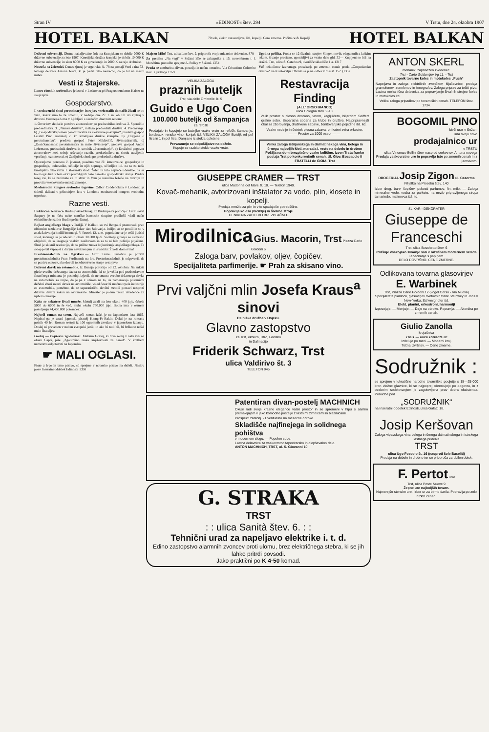Stran IV »EDINOST« štev. 294 V Trstu, dne 24. oktobra 1907
HOTEL BALKAN 70 sob, elektr. razsvetljava, lift, kopelji. Cene zmerne. Počitnice & Kopelji HOTEL BALKAN
Državni subvenciji. Obrtne nadaljevalne šole na Kranjskem so dobile 2090 K državne subvencije za leto 1907. Kmetijska družba kranjska je dobila 10.000 K državne subvencije, in sicer 8000 K za govedorejo in 2000 K za rejo drobnice.
Nesreča na železnici. Danes zjutraj je vrgel vlak št. 78 na postaji Verd s tira 72-letnega delavca Antona Jevca, ki je padel tako nesrečno, da je bil na mestu mrtev.
Vesti iz Štajerske.
Lonec rimskih srebrnikov je izoral v Leskovcu pri Pragerskem kmet Kaiser na svoji njivi.
Gospodarstvo.
I. vseslovenski shod perotninarjev in rejcev vseh malih domačih živali se bo vršil, kakor smo to že omenili, v nedeljo dne 27. t. m. ob 10. uri zjutraj v dvorani Mestnega doma v Ljubljani s sledečim dnevnim redom:
1. Otvoritev shoda in pozdrav zborovalcev po predsedniku društva. 2. Sporočilo predsedništva. 3. „Namen društva“, razlaga predsednik društva. 4. Predavanje. b) „Gospodarski pomen perotninarstva za slovenske pokrajine“, predava gospod Gustav Pirc, ravnatelj c. kr. kmetijske družbe kranjske. b) „Higijena o perotninarstvu“, predava gospod Peter Miklavčič, živinozdravnik. c) „Docičkanosnost perotninarstva in male živinoreje“, predava gospod Anton Lehrmann, predsednik društva in urednik „Perotninarja“. c) Družabni pogovor zborovalcev med seboj; reševanje raznih, predsedništvu na shodu stavljenih vprašanj; raznoterosti. e) Zaključek shoda po predsedniku društva.
Opozarjamo ponovno č. javnost, posebno vse čč. kmetovalce, gospodarje in gospodinje, duhovnike, učitelje in njih soproge, učiteljice itd. na ta za naše kmetijstvo tako važni I. slovenski shod. Želeti bi bilo največe udeležbe, da se bo moglo tudi v tem oziru povzdigniti naše narodno gospodarsko stanje. Pridite torej vsi, ki se zanimate za to stvar in Vam je resnično ležeče na razvoju in procvitu vseslovenske maloživinoreje.
Mednarodni kongres svobodne trgovine. Odbor Cobdencluba v Londonu je sklenil sklicati v prihodnjem letu v Londonu mednarodni kongres svobodne trgovine.
Razne vesti.
Električna železnica Budimpešta-Dunaj. Iz Budimpešte poročajo: Grof Pavel Szapary je na čelu neke nemško-francoske skupine predložil vladi načrt električne železnice Budimpešta-Dunaj.
Bojkot angleškega blaga v Indiji. V Kalkuti so vsi Bengalci praznovali prvo obletnico razdelitve Bengalije kakor dan žalovanja. Indijci so se postili in so v znak žalovanja hodili bosonogi. V četrtek 12. t. m. popoludne se je vršil ljudski shod, katerega se je udeležilo okolu 30.000 ljudi. Voditelji gibanja so slovesno obljubili, da se izogneje vsakim nasilstvom in za to ni bila policija pojačena. Shod je sklenil resolucijo, da se prične znova bojkotiranje angleškega blaga. Ta sklep je bil vsprejet z divjim navdušenjem in s vskliki: Živela domovina!
Prestolonaslednik na Ogrskem.— Grof Tasilo Festetics je pozval prestolonaslednika Fran Ferdinanda na lov. Prestolonaslednik je odgovoril, da se pozivu odzove, ako dovoli to zdravstveno stanje cesarjevo.
Državni davek na avtomobile. Iz Dunaja poročajo od 22. oktobra: Na enketi glede uvedbe državnega davka na avtomobile, ki se je vršila pod predsedstvom finančnega ministra, je poslednji izjavil, da ne smatra uvedbo državnega davka na avtomobile za nujno, da je pa z ozirom na to, da nameravajo posamični deželni zbori uvesti davek na avtomobile, vsled česar bi močno trpela industrija za avtomobile, potrebno, da se separatistični davčni metodi postavi nasproti državni davčni zakon na avtomobile. Minister je potem prosil izvedence za njihovo mnenje.
Kako se nekatere živali množe. Metulj zvali na leto okolo 400 jajc, čebela 5000 do 6000 in še več, muha okolu 750.000 jajc. Bolha ima v osmem pokoljenju 44,460.000 potomcev.
Največi roman na svetu. Največi roman izšel je na Japonskem leta 1869. Napisal ga je znani japonski pisatelj Kiong-Fe-Bakin. Delal je na romanu polnih 40 let. Roman sestoji iz 106 ogromnih zvezkov v japonskem izdanju. Doslej ni preveden v noben evropski jezik, in ako bi tudi bil, bi bržkone našel malo čitateljev.
Gorkij — književni zgodovinar. Maksim Gorkij, ki biva sedaj v neki vili na otoku Capri, piše „Zgodovino ruske književnosti za narod“. V kratkem namerava odpotovati na Japonsko.
☛ MALI OGLASI.
Pisar z lepo in urno pisavo, sd sprejme v notarsko pisavo na deželi. Naslov pove Inseratni oddelek Edinosti. 1358
Majcen Miloš Trst, ulica Leo štev. 2. priporoča svojo mizarsko delavnico. 878
Za gostilno „Na vagi“ v Sežani išče se zakupnika z 15. novembrom t. l. Morebitne ponudbe sprejme A. Polley v Sežani. 1354
Proda se tamburica, divan, postelja in nočna omarica, Via Cristoforo Colombo štev. 3, pritličje 1359
VELIKA ZALOGA
praznih buteljk
Trst, via delle Ombrelle št. 5
Guido e Ugo Coen
100.000 buteljk od šampanjca
za refošk
Prodajajo in kupujejo se buteljke vsake vrste za refošk, šampanjc, bordeaux, rensko vino, konjak itd. VELIKA ZALOGA Buteljk od pol litra in 1 in pol litra. Damjane iz stekla opletene
Prevzamejo se odpošiljatve na deželo.
Kupuje se razbito steklo vsake vrste.
Ugodna prilika. Proda se 12 šivalnih strojev Singer, novih, elegantnih z lahkim tekom, šivanje precizno, uporabljivi za vsako delo gld. 32— Kupljeni so bili na dražbi. Trst, ulica S. Caterina 9, dvorišče skladišče 1 a. 1317
Več hektolitrov izvrstnega prosekarja po zmernih cenah proda „Gospodarsko društvo“ na Kontovelju. Obrniti se je na odbor v hiši št. 152. (1352
Restavracija Finding
(ALL' ORSO BIANCO)
ulica Cologna štev. 9-13.
Velik prostor s plesno dvorano, vrtom, kegljiščem, biljardom Seiffert igralno sobo. Separatna sobana za klube in društva. Najpripravnejši lokal za zborovanja, društvene zabave, ženitovanjske pojedine itd. itd.
Vsako nedeljo in četrtek plesna zabava, pri kateri svira orkester.
— — Prostor za 1000 oseb. — —
Velika zaloga istrijanskega in dalmatinskega vina, belega in črnega najboljih kleti, marsala I. vrste na debelo in drobno Pošilja na dom brezplačno vsako količino, izven Trsta franko postaja Trst po konkurenčnih cenah. Ul. Giov. Boccaccio II
FRATELLI de GIOIA, Trst
GIUSEPPE CRAMER — TRST
ulica Madonna del Mare št. 10. — Telefon 1949.
Kovač-mehanik, avtorizovani inštalator za vodo, plin, klosete in kopelji.
Prodaja mrežic za plin in v to spadajoče potrebščine.
Popravlja kolesa (biciklje) in šivalne stroje
CENIKI NA ZAHTEVO BREZPLAČNO.
Mirodilnica Gius. Macorin, Trst Piazza Carlo Goldoni 6
Zaloga barv, povlakov, oljev, čopičev.
Specijaliteta parfimerije. ☛ Prah za skisano vino.
Prvi valjčni mlin Josefa Kraus<sup>a</sup> sinovi
Delniška družba v Osjeku.
Glavno zastopstvo
za Trst, okolico, Istro, Goriško
in Dalmacijo
Friderik Schwarz, Trst
ulica Valdirivo št. 3
TELEFON 945
Patentiran divan-postelj MACHNICH
Okusi radi svoje krasne elegance vsaki prostor in se spremeni v hipu s samim premakljajem v jako komodno posteljo z lastnimi žimnicami in blazinicami.
Prospekti zastonj. - Eventuelno na mesečne obroke.
Skladišče najfinejega in solidnega pohištva
v modernem slogu. — Popolne sobe.
Lastna delavnica za vsakovrstno tapecirarsko in olepševalno delo.
ANTON MACHNICH, TRST, ul. S. Giovanni 10
G. STRAKA
TRST
: : ulica Sanità štev. 6. : :
Tehnični urad za napeljavo elektrike i. t. d.
Edino zastopstvo alarmnih zvoncev proti ulomu, brez električnega stebra, ki se jih lahko pritrdi povsodi.
Jako praktični po K 4·50 komad.
ANTON SKERL
mehanik, zaprisežen zvedenec.
Trst - Carlo Goldonijev trg 11. - Trst
Zastopnik tovarne koles in motokoles „Puch“
Napeljava in zaloga električnih zvončkov, ključavnice, prodaja gramofonov, zonofonov in fonografov. Zaloga priprav za točiti pivo. Lastna mehanična delavnica za popravljanje šivalnih strojev, koles in motokoles itd.
Velika zaloga pripadkov po tovarniških cenah. TELEFON štev. 1734.
BOGOMIL PINO
bivši urar v Sežani
ima svojo novo
prodajalnico ur
v TRSTU
ulica Vincenzo Bellini štev. nasproti cerkve sv. Antona novega
Prodaja vsakovrstne ure in popravlja iste po zmernih cenah in z jamstvom.
DROGERIJA Josip Zigon ul. Caserma
Filijalka na Proseku štev. 140
Izbor drog, barv, čopičev, pokosti parfumov, fin. milo. — Zaloga mineralne vode, voska za parkete, na mrzlo pripravljenega sirupa tamarindo, malinovca itd. itd.
SLIKAR - DEKORATER
Giuseppe de Franceschi
Trst, ulica Boschetto štev. 6
izvršuje vsakojako slikanje sob v različnem modernem sklada
Tapeciranje s papirjem.
DELO DOVRŠNO. CENE ZMERNE.
Odlikovana tovarna glasovirjev
E. Warbinek
Trst, Piazza Carlo Goldoni 12 (vogel Corso - Via Nuova)
Specijaliteta pianinov, glasovirjev svetovnih tvrdk Steinwey in Jons v New-Yorku, Schweighofer itd.
Elekt. pianini, orkestroni, harmoniji
Izposojuje. — Menjuje. — Daje na obroke. Popravlja. — Akordira po zmernih cenah.
Giulio Zanolla
krojačnica
TRST — ulica Torrente 32
Izdeluje po meri. — Moderni kroj.
Točna izvršitev. — Cene zmerne.
Sodružnik :
se sprejme v lukratično narodno tovarniško podjetje s 15—25·000 kron vložne glavnice, ki se najpoprej obrestujejo po dogovru, in z osebnim sodelovanjem je zagotovljena prav dobra eksistenca. Ponudbe pod
„SODRUŽNIK“
na Inseratni oddelek Edinosti, ulica Galatti 18.
Josip Keršovan
Zaloga vipavskega vina belega in črnega dalmatinskega in istrskega lastnega pridelka
TRST
ulica Ugo Foscolo št. 16 (nasproti šole Baseliti)
Prodaja na debelo in drobno ter se priporoča za obilen obisk.
F. Pertot urar
Trst, ulica Poste Nuove 9
Žepne ure najboljših tovarn.
Najnovejše stenske ure. Izbor ur za birmo darila. Popravlja po zelo nizkih cenah.